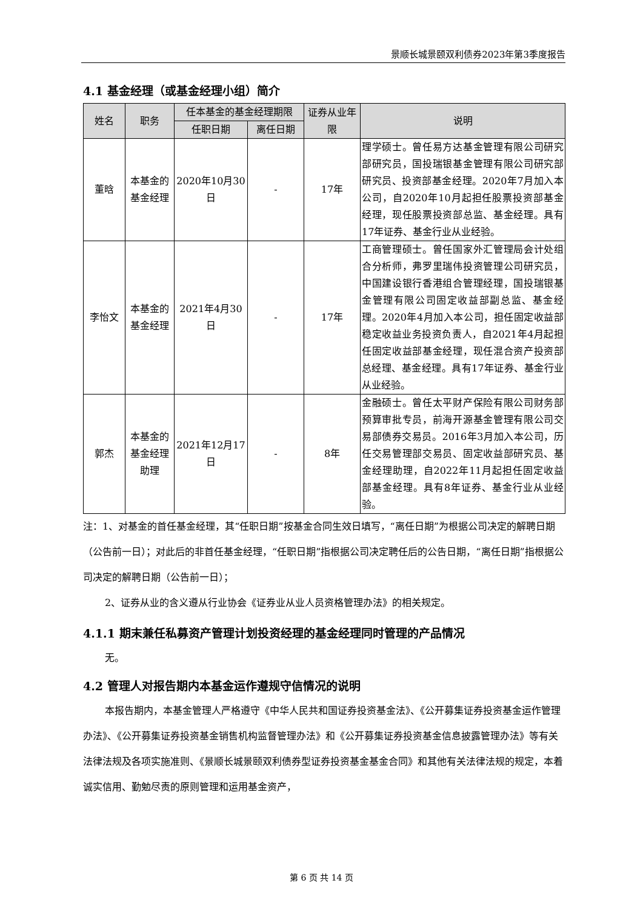景顺长城景颐双利债券2023年第3季度报告
4.1 基金经理（或基金经理小组）简介
| 姓名 | 职务 | 任本基金的基金经理期限 | | 证券从业年限 | 说明 |
| --- | --- | --- | --- | --- | --- |
| | | 任职日期 | 离任日期 | | |
| 董晗 | 本基金的基金经理 | 2020年10月30日 | - | 17年 | 理学硕士。曾任易方达基金管理有限公司研究部研究员，国投瑞银基金管理有限公司研究部研究员、投资部基金经理。2020年7月加入本公司，自2020年10月起担任股票投资部基金经理，现任股票投资部总监、基金经理。具有17年证券、基金行业从业经验。 |
| 李怡文 | 本基金的基金经理 | 2021年4月30日 | - | 17年 | 工商管理硕士。曾任国家外汇管理局会计处组合分析师，弗罗里瑞伟投资管理公司研究员，中国建设银行香港组合管理经理，国投瑞银基金管理有限公司固定收益部副总监、基金经理。2020年4月加入本公司，担任固定收益部稳定收益业务投资负责人，自2021年4月起担任固定收益部基金经理，现任混合资产投资部总经理、基金经理。具有17年证券、基金行业从业经验。 |
| 郭杰 | 本基金的基金经理助理 | 2021年12月17日 | - | 8年 | 金融硕士。曾任太平财产保险有限公司财务部预算审批专员，前海开源基金管理有限公司交易部债券交易员。2016年3月加入本公司，历任交易管理部交易员、固定收益部研究员、基金经理助理，自2022年11月起担任固定收益部基金经理。具有8年证券、基金行业从业经验。 |
注：1、对基金的首任基金经理，其“任职日期”按基金合同生效日填写，“离任日期”为根据公司决定的解聘日期（公告前一日）；对此后的非首任基金经理，“任职日期”指根据公司决定聘任后的公告日期，“离任日期”指根据公司决定的解聘日期（公告前一日）；
2、证券从业的含义遵从行业协会《证券业从业人员资格管理办法》的相关规定。
4.1.1 期末兼任私募资产管理计划投资经理的基金经理同时管理的产品情况
无。
4.2 管理人对报告期内本基金运作遵规守信情况的说明
本报告期内，本基金管理人严格遵守《中华人民共和国证券投资基金法》、《公开募集证券投资基金运作管理办法》、《公开募集证券投资基金销售机构监督管理办法》和《公开募集证券投资基金信息披露管理办法》等有关法律法规及各项实施准则、《景顺长城景颐双利债券型证券投资基金基金合同》和其他有关法律法规的规定，本着诚实信用、勤勉尽责的原则管理和运用基金资产，
第 6 页 共 14 页